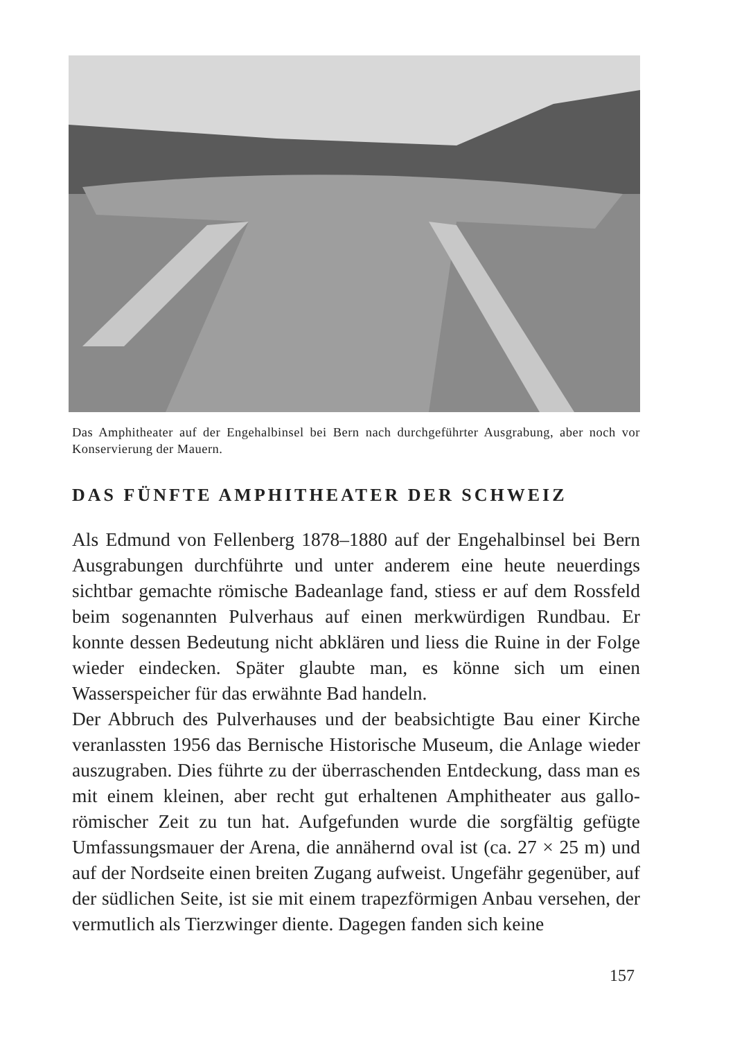Das Amphitheater auf der Engehalbinsel bei Bern nach durchgeführter Ausgrabung, aber noch vor Konservierung der Mauern.
DAS FÜNFTE AMPHITHEATER DER SCHWEIZ
Als Edmund von Fellenberg 1878–1880 auf der Engehalbinsel bei Bern Ausgrabungen durchführte und unter anderem eine heute neuerdings sichtbar gemachte römische Badeanlage fand, stiess er auf dem Rossfeld beim sogenannten Pulverhaus auf einen merkwürdigen Rundbau. Er konnte dessen Bedeutung nicht abklären und liess die Ruine in der Folge wieder eindecken. Später glaubte man, es könne sich um einen Wasserspeicher für das erwähnte Bad handeln.
Der Abbruch des Pulverhauses und der beabsichtigte Bau einer Kirche veranlassten 1956 das Bernische Historische Museum, die Anlage wieder auszugraben. Dies führte zu der überraschenden Entdeckung, dass man es mit einem kleinen, aber recht gut erhaltenen Amphitheater aus gallo-römischer Zeit zu tun hat. Aufgefunden wurde die sorgfältig gefügte Umfassungsmauer der Arena, die annähernd oval ist (ca. 27 × 25 m) und auf der Nordseite einen breiten Zugang aufweist. Ungefähr gegenüber, auf der südlichen Seite, ist sie mit einem trapezförmigen Anbau versehen, der vermutlich als Tierzwinger diente. Dagegen fanden sich keine
157